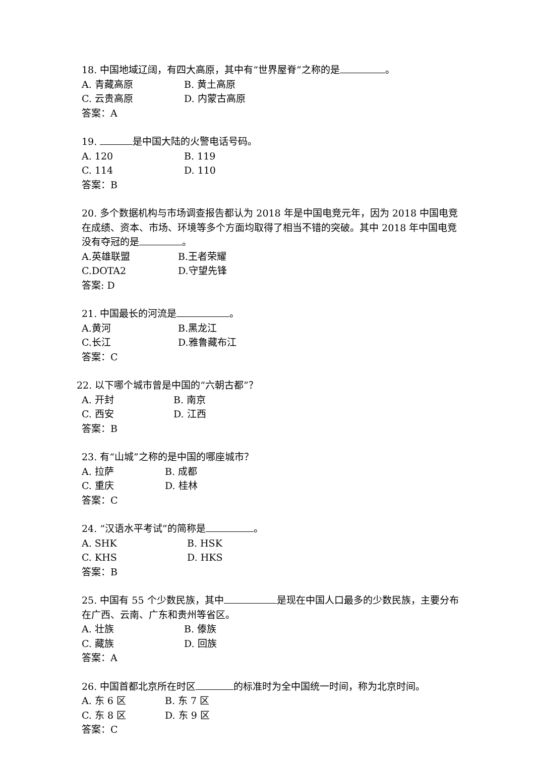18. 中国地域辽阔，有四大高原，其中有“世界屋脊”之称的是 。
A. 青藏高原 B. 黄土高原
C. 云贵高原 D. 内蒙古高原
答案：A
19. 是中国大陆的火警电话号码。
A. 120 B. 119
C. 114 D. 110
答案：B
20. 多个数据机构与市场调查报告都认为 2018 年是中国电竞元年，因为 2018 中国电竞在成绩、资本、市场、环境等多个方面均取得了相当不错的突破。其中 2018 年中国电竞没有夺冠的是 。
A.英雄联盟 B.王者荣耀
C.DOTA2 D.守望先锋
答案: D
21. 中国最长的河流是 。
A.黄河 B.黑龙江
C.长江 D.雅鲁藏布江
答案：C
22. 以下哪个城市曾是中国的“六朝古都”？
A. 开封 B. 南京
C. 西安 D. 江西
答案：B
23. 有“山城”之称的是中国的哪座城市？
A. 拉萨 B. 成都
C. 重庆 D. 桂林
答案：C
24. “汉语水平考试”的简称是 。
A. SHK B. HSK
C. KHS D. HKS
答案：B
25. 中国有 55 个少数民族，其中 是现在中国人口最多的少数民族，主要分布在广西、云南、广东和贵州等省区。
A. 壮族 B. 傣族
C. 藏族 D. 回族
答案：A
26. 中国首都北京所在时区 的标准时为全中国统一时间，称为北京时间。
A. 东 6 区 B. 东 7 区
C. 东 8 区 D. 东 9 区
答案：C